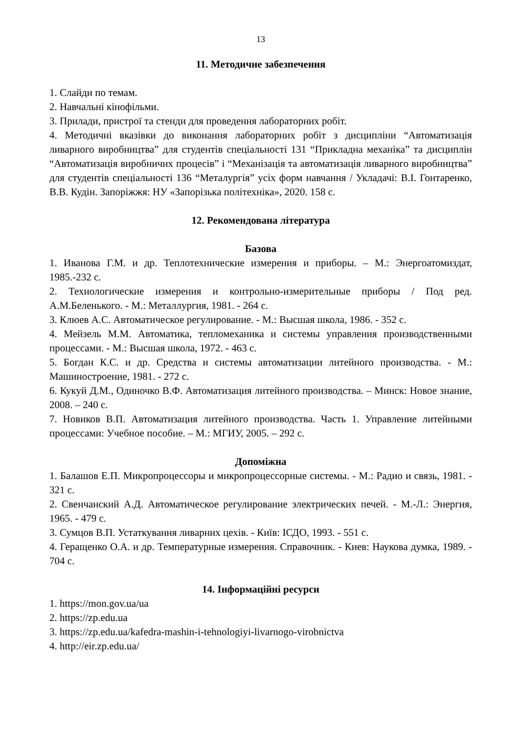13
11. Методичне забезпечення
1. Слайди по темам.
2. Навчальні кінофільми.
3. Прилади, пристрої та стенди для проведення лабораторних робіт.
4. Методичні вказівки до виконання лабораторних робіт з дисципліни “Автоматизація ливарного виробництва” для студентів спеціальності 131 “Прикладна механіка” та дисциплін “Автоматизація виробничих процесів” і “Механізація та автоматизація ливарного виробництва” для студентів спеціальності 136 “Металургія” усіх форм навчання / Укладачі: В.І. Гонтаренко, В.В. Кудін. Запоріжжя: НУ «Запорізька політехніка», 2020. 158 с.
12. Рекомендована література
Базова
1. Иванова Г.М. и др. Теплотехнические измерения и приборы. – М.: Энергоатомиздат, 1985.-232 с.
2. Технологические измерения и контрольно-измерительные приборы / Под ред. А.М.Беленького. - М.: Металлургия, 1981. - 264 с.
3. Клюев А.С. Автоматическое регулирование. - М.: Высшая школа, 1986. - 352 с.
4. Мейзель М.М. Автоматика, тепломеханика и системы управления производственными процессами. - М.: Высшая школа, 1972. - 463 с.
5. Богдан К.С. и др. Средства и системы автоматизации литейного производства. - М.: Машиностроение, 1981. - 272 с.
6. Кукуй Д.М., Одиночко В.Ф. Автоматизация литейного производства. – Минск: Новое знание, 2008. – 240 с.
7. Новиков В.П. Автоматизация литейного производства. Часть 1. Управление литейными процессами: Учебное пособие. – М.: МГИУ, 2005. – 292 с.
Допоміжна
1. Балашов Е.П. Микропроцессоры и микропроцессорные системы. - М.: Радио и связь, 1981. - 321 с.
2. Свенчанский А.Д. Автоматическое регулирование электрических печей. - М.-Л.: Энергия, 1965. - 479 с.
3. Сумцов В.П. Устаткування ливарних цехів. - Київ: ІСДО, 1993. - 551 с.
4. Геращенко О.А. и др. Температурные измерения. Справочник. - Киев: Наукова думка, 1989. - 704 с.
14. Інформаційні ресурси
1. https://mon.gov.ua/ua
2. https://zp.edu.ua
3. https://zp.edu.ua/kafedra-mashin-i-tehnologiyi-livarnogo-virobnictva
4. http://eir.zp.edu.ua/